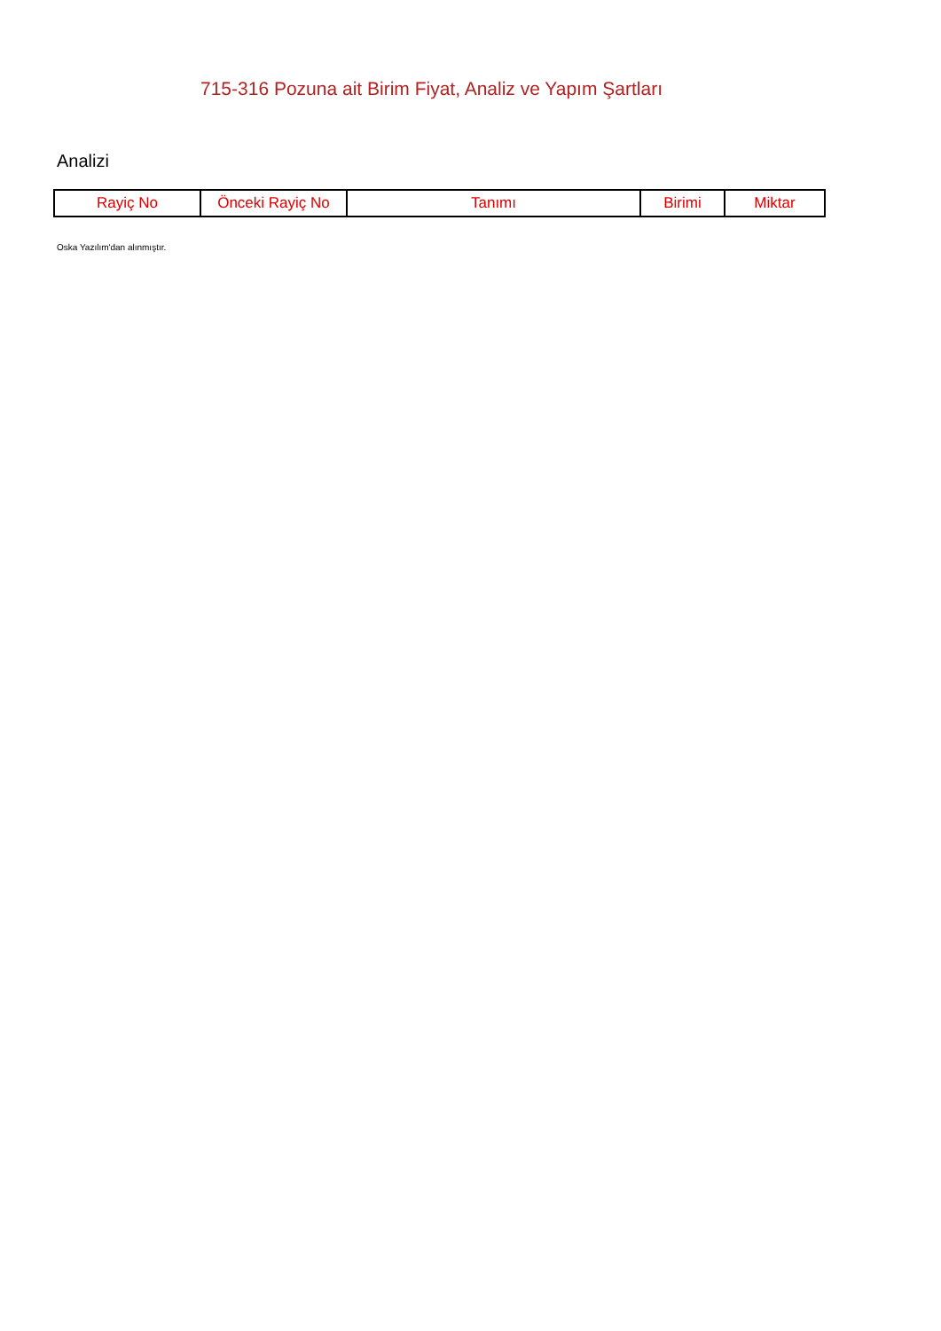715-316 Pozuna ait Birim Fiyat, Analiz ve Yapım Şartları
Analizi
| Rayiç No | Önceki Rayiç No | Tanımı | Birimi | Miktar |
| --- | --- | --- | --- | --- |
Oska Yazılım'dan alınmıştır.